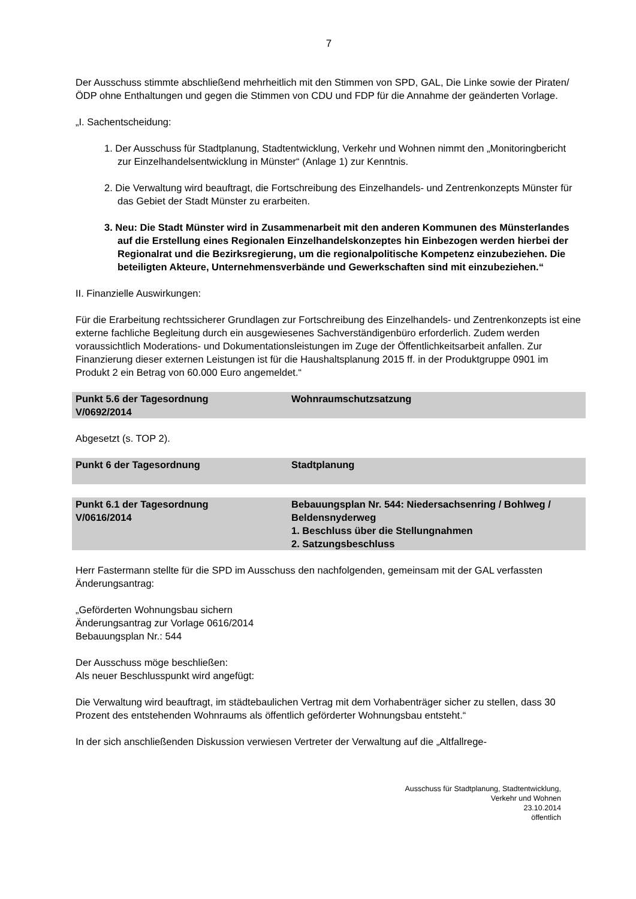7
Der Ausschuss stimmte abschließend mehrheitlich mit den Stimmen von SPD, GAL, Die Linke sowie der Piraten/ÖDP ohne Enthaltungen und gegen die Stimmen von CDU und FDP für die Annahme der geänderten Vorlage.
„I. Sachentscheidung:
1. Der Ausschuss für Stadtplanung, Stadtentwicklung, Verkehr und Wohnen nimmt den „Monitoringbericht zur Einzelhandelsentwicklung in Münster“ (Anlage 1) zur Kenntnis.
2. Die Verwaltung wird beauftragt, die Fortschreibung des Einzelhandels- und Zentrenkonzepts Münster für das Gebiet der Stadt Münster zu erarbeiten.
3. Neu: Die Stadt Münster wird in Zusammenarbeit mit den anderen Kommunen des Münsterlandes auf die Erstellung eines Regionalen Einzelhandelskonzeptes hin Einbezogen werden hierbei der Regionalrat und die Bezirksregierung, um die regionalpolitische Kompetenz einzubeziehen. Die beteiligten Akteure, Unternehmensverbände und Gewerkschaften sind mit einzubeziehen.“
II. Finanzielle Auswirkungen:
Für die Erarbeitung rechtssicherer Grundlagen zur Fortschreibung des Einzelhandels- und Zentrenkonzepts ist eine externe fachliche Begleitung durch ein ausgewiesenes Sachverständigenbüro erforderlich. Zudem werden voraussichtlich Moderations- und Dokumentationsleistungen im Zuge der Öffentlichkeitsarbeit anfallen. Zur Finanzierung dieser externen Leistungen ist für die Haushaltsplanung 2015 ff. in der Produktgruppe 0901 im Produkt 2 ein Betrag von 60.000 Euro angemeldet.“
Punkt 5.6 der Tagesordnung
V/0692/2014
Wohnraumschutzsatzung
Abgesetzt (s. TOP 2).
Punkt 6 der Tagesordnung Stadtplanung
Punkt 6.1 der Tagesordnung
V/0616/2014
Bebauungsplan Nr. 544: Niedersachsenring / Bohlweg / Beldensnyderweg
1. Beschluss über die Stellungnahmen
2. Satzungsbeschluss
Herr Fastermann stellte für die SPD im Ausschuss den nachfolgenden, gemeinsam mit der GAL verfassten Änderungsantrag:
„Geförderten Wohnungsbau sichern
Änderungsantrag zur Vorlage 0616/2014
Bebauungsplan Nr.: 544
Der Ausschuss möge beschließen:
Als neuer Beschlusspunkt wird angefügt:
Die Verwaltung wird beauftragt, im städtebaulichen Vertrag mit dem Vorhabenträger sicher zu stellen, dass 30 Prozent des entstehenden Wohnraums als öffentlich geförderter Wohnungsbau entsteht.“
In der sich anschließenden Diskussion verwiesen Vertreter der Verwaltung auf die „Altfallrege-
Ausschuss für Stadtplanung, Stadtentwicklung,
Verkehr und Wohnen
23.10.2014
öffentlich